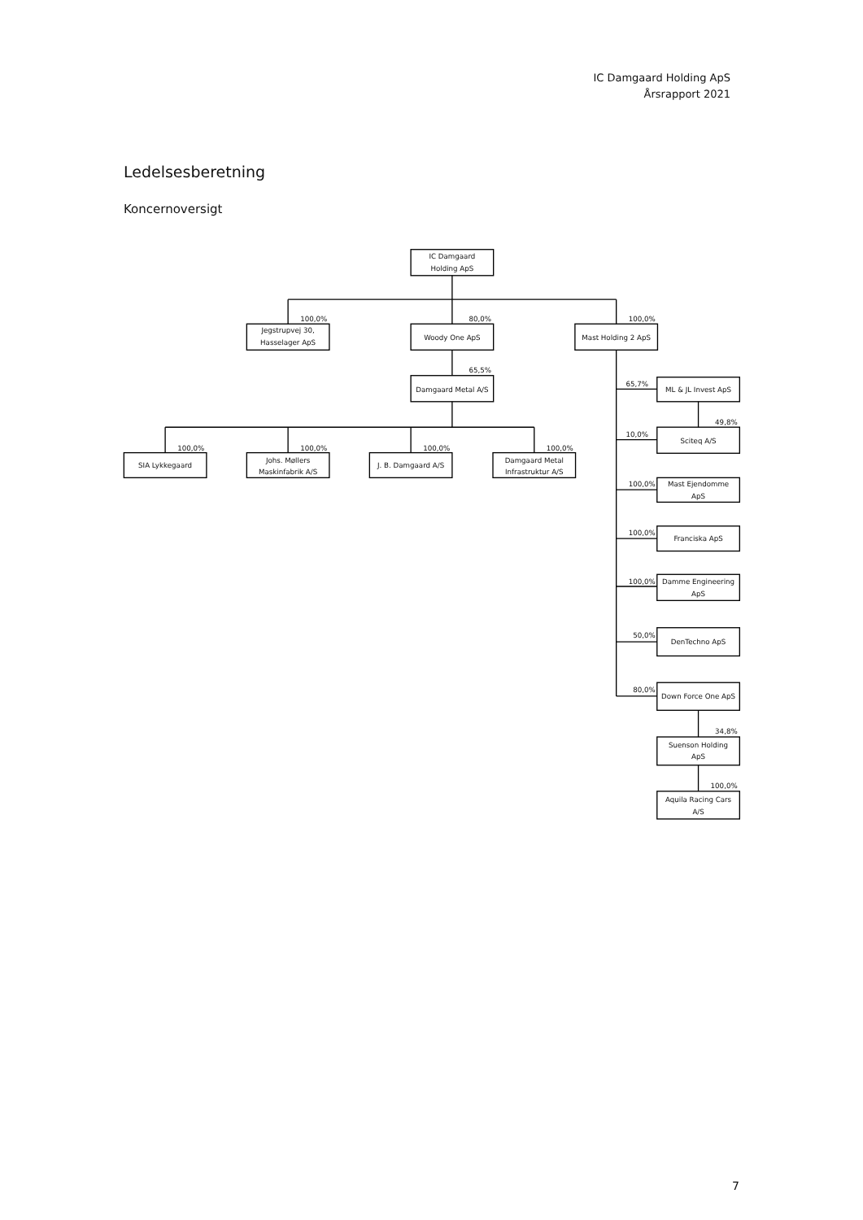IC Damgaard Holding ApS
Årsrapport 2021
Ledelsesberetning
Koncernoversigt
IC Damgaard
Holding ApS
Jegstrupvej 30,
Hasselager ApS
Woody One ApS
Mast Holding 2 ApS
Damgaard Metal A/S
SIA Lykkegaard
Johs. Møllers
Maskinfabrik A/S
J. B. Damgaard A/S
Damgaard Metal
Infrastruktur A/S
ML & JL Invest ApS
Sciteq A/S
Mast Ejendomme
ApS
Franciska ApS
Damme Engineering
ApS
DenTechno ApS
Down Force One ApS
Suenson Holding
ApS
Aquila Racing Cars
A/S
100,0%
80,0%
100,0%
65,5%
100,0%
100,0%
100,0%
100,0%
65,7%
49,8%
10,0%
100,0%
100,0%
100,0%
50,0%
80,0%
34,8%
100,0%
7